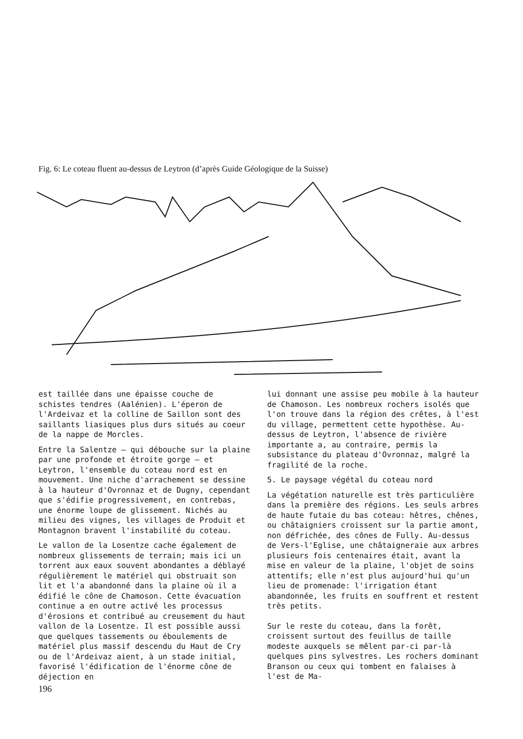Fig. 6: Le coteau fluent au-dessus de Leytron (d’après Guide Géologique de la Suisse)
est taillée dans une épaisse couche de schistes tendres (Aalénien). L'éperon de l'Ardeivaz et la colline de Saillon sont des saillants liasiques plus durs situés au coeur de la nappe de Morcles.
Entre la Salentze – qui débouche sur la plaine par une profonde et étroite gorge – et Leytron, l'ensemble du coteau nord est en mouvement. Une niche d'arrachement se dessine à la hauteur d'Ovronnaz et de Dugny, cependant que s'édifie progressivement, en contrebas, une énorme loupe de glissement. Nichés au milieu des vignes, les villages de Produit et Montagnon bravent l'instabilité du coteau.
Le vallon de la Losentze cache également de nombreux glissements de terrain; mais ici un torrent aux eaux souvent abondantes a déblayé régulièrement le matériel qui obstruait son lit et l'a abandonné dans la plaine où il a édifié le cône de Chamoson. Cette évacuation continue a en outre activé les processus d'érosions et contribué au creusement du haut vallon de la Losentze. Il est possible aussi que quelques tassements ou éboulements de matériel plus massif descendu du Haut de Cry ou de l'Ardeivaz aient, à un stade initial, favorisé l'édification de l'énorme cône de déjection en
lui donnant une assise peu mobile à la hauteur de Chamoson. Les nombreux rochers isolés que l'on trouve dans la région des crêtes, à l'est du village, permettent cette hypothèse. Au-dessus de Leytron, l'absence de rivière importante a, au contraire, permis la subsistance du plateau d'Ovronnaz, malgré la fragilité de la roche.
5. Le paysage végétal du coteau nord
La végétation naturelle est très particulière dans la première des régions. Les seuls arbres de haute futaie du bas coteau: hêtres, chênes, ou châtaigniers croissent sur la partie amont, non défrichée, des cônes de Fully. Au-dessus de Vers-l'Eglise, une châtaigneraie aux arbres plusieurs fois centenaires était, avant la mise en valeur de la plaine, l'objet de soins attentifs; elle n'est plus aujourd'hui qu'un lieu de promenade: l'irrigation étant abandonnée, les fruits en souffrent et restent très petits.
Sur le reste du coteau, dans la forêt, croissent surtout des feuillus de taille modeste auxquels se mêlent par-ci par-là quelques pins sylvestres. Les rochers dominant Branson ou ceux qui tombent en falaises à l'est de Ma-
196